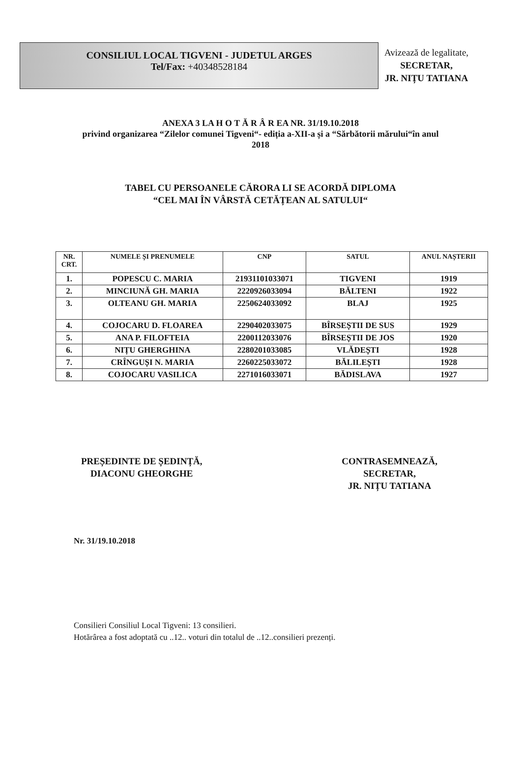CONSILIUL LOCAL TIGVENI - JUDETUL ARGES
Tel/Fax: +40348528184
Avizează de legalitate,
SECRETAR,
JR. NIȚU TATIANA
ANEXA 3 LA H O T Ă R Â R EA NR. 31/19.10.2018
privind organizarea “Zilelor comunei Tigveni“- ediția a-XII-a și a “Sărbătorii mărului“în anul
2018
TABEL CU PERSOANELE CĂRORA LI SE ACORDĂ DIPLOMA
“CEL MAI ÎN VÂRSTĂ CETĂȚEAN AL SATULUI“
| NR. CRT. | NUMELE ȘI PRENUMELE | CNP | SATUL | ANUL NAȘTERII |
| --- | --- | --- | --- | --- |
| 1. | POPESCU C. MARIA | 21931101033071 | TIGVENI | 1919 |
| 2. | MINCIUNĂ GH. MARIA | 2220926033094 | BĂLTENI | 1922 |
| 3. | OLTEANU GH. MARIA | 2250624033092 | BLAJ | 1925 |
| 4. | COJOCARU D. FLOAREA | 2290402033075 | BÎRSEȘTII DE SUS | 1929 |
| 5. | ANA P. FILOFTEIA | 2200112033076 | BÎRSEȘTII DE JOS | 1920 |
| 6. | NIȚU GHERGHINA | 2280201033085 | VLĂDEȘTI | 1928 |
| 7. | CRÎNGUȘI N. MARIA | 2260225033072 | BĂLILEȘTI | 1928 |
| 8. | COJOCARU VASILICA | 2271016033071 | BĂDISLAVA | 1927 |
PREȘEDINTE DE ȘEDINȚĂ,
DIACONU GHEORGHE
CONTRASEMNEAZĂ,
SECRETAR,
JR. NIȚU TATIANA
Nr. 31/19.10.2018
Consilieri Consiliul Local Tigveni: 13 consilieri.
Hotărârea a fost adoptată cu ..12.. voturi din totalul de ..12..consilieri prezenți.